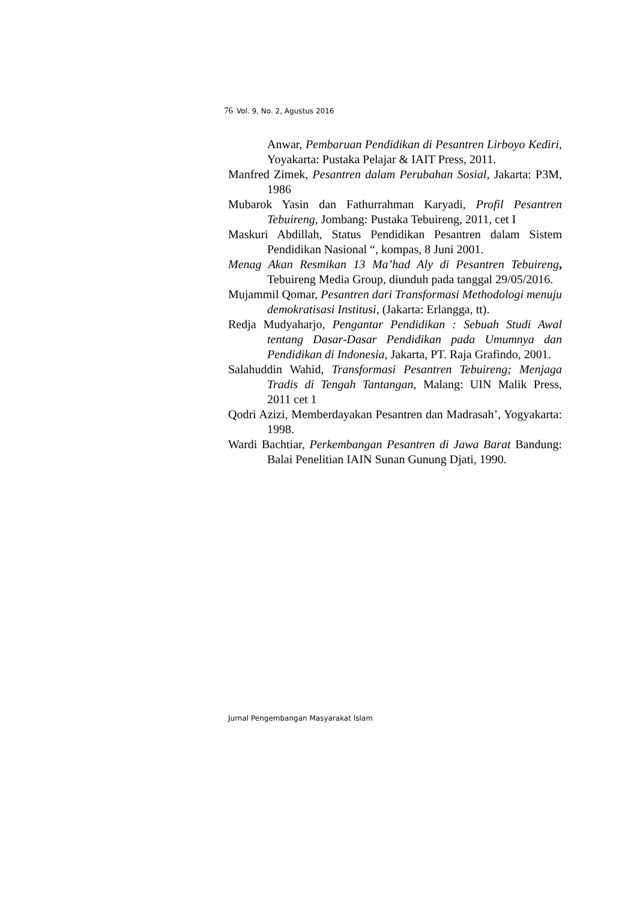76 Vol. 9, No. 2, Agustus 2016
Anwar, Pembaruan Pendidikan di Pesantren Lirboyo Kediri, Yoyakarta: Pustaka Pelajar & IAIT Press, 2011.
Manfred Zimek, Pesantren dalam Perubahan Sosial, Jakarta: P3M, 1986
Mubarok Yasin dan Fathurrahman Karyadi, Profil Pesantren Tebuireng, Jombang: Pustaka Tebuireng, 2011, cet I
Maskuri Abdillah, Status Pendidikan Pesantren dalam Sistem Pendidikan Nasional “, kompas, 8 Juni 2001.
Menag Akan Resmikan 13 Ma’had Aly di Pesantren Tebuireng, Tebuireng Media Group, diunduh pada tanggal 29/05/2016.
Mujammil Qomar, Pesantren dari Transformasi Methodologi menuju demokratisasi Institusi, (Jakarta: Erlangga, tt).
Redja Mudyaharjo, Pengantar Pendidikan : Sebuah Studi Awal tentang Dasar-Dasar Pendidikan pada Umumnya dan Pendidikan di Indonesia, Jakarta, PT. Raja Grafindo, 2001.
Salahuddin Wahid, Transformasi Pesantren Tebuireng; Menjaga Tradis di Tengah Tantangan, Malang: UIN Malik Press, 2011 cet 1
Qodri Azizi, Memberdayakan Pesantren dan Madrasah’, Yogyakarta: 1998.
Wardi Bachtiar, Perkembangan Pesantren di Jawa Barat Bandung: Balai Penelitian IAIN Sunan Gunung Djati, 1990.
Jurnal Pengembangan Masyarakat Islam